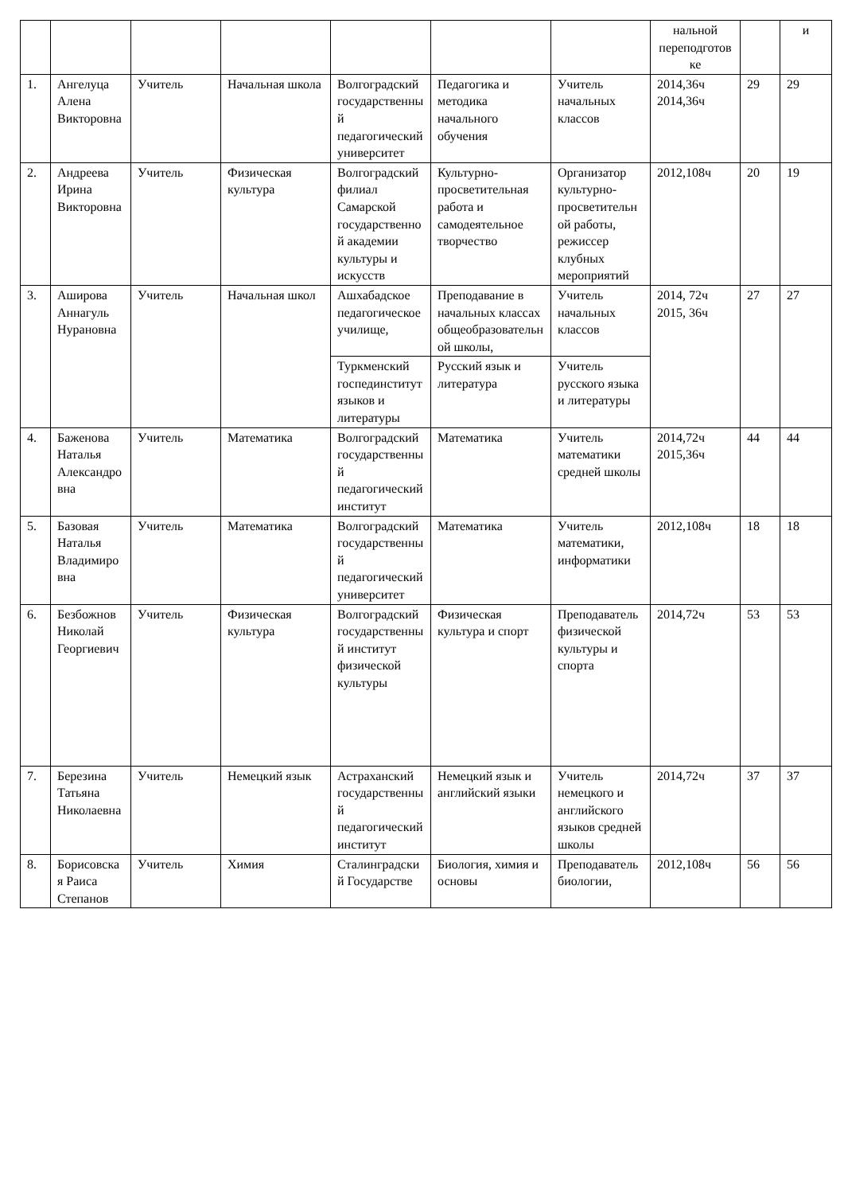| | | | | | | | нальной переподготовке | | и |
| 1. | Ангелуца Алена Викторовна | Учитель | Начальная школа | Волгоградский государственный педагогический университет | Педагогика и методика начального обучения | Учитель начальных классов | 2014,36ч 2014,36ч | 29 | 29 |
| 2. | Андреева Ирина Викторовна | Учитель | Физическая культура | Волгоградский филиал Самарской государственной академии культуры и искусств | Культурно-просветительная работа и самодеятельное творчество | Организатор культурно-просветительной работы, режиссер клубных мероприятий | 2012,108ч | 20 | 19 |
| 3. | Аширова Аннагуль Нурановна | Учитель | Начальная школ | Ашхабадское педагогическое училище, | Преподавание в начальных классах общеобразовательной школы, | Учитель начальных классов | 2014, 72ч 2015, 36ч | 27 | 27 |
| | | | | Туркменский госпединститут языков и литературы | Русский язык и литература | Учитель русского языка и литературы | | | |
| 4. | Баженова Наталья Александровна | Учитель | Математика | Волгоградский государственный педагогический институт | Математика | Учитель математики средней школы | 2014,72ч 2015,36ч | 44 | 44 |
| 5. | Базовая Наталья Владимировна | Учитель | Математика | Волгоградский государственный педагогический университет | Математика | Учитель математики, информатики | 2012,108ч | 18 | 18 |
| 6. | Безбожнов Николай Георгиевич | Учитель | Физическая культура | Волгоградский государственный институт физической культуры | Физическая культура и спорт | Преподаватель физической культуры и спорта | 2014,72ч | 53 | 53 |
| 7. | Березина Татьяна Николаевна | Учитель | Немецкий язык | Астраханский государственный педагогический институт | Немецкий язык и английский языки | Учитель немецкого и английского языков средней школы | 2014,72ч | 37 | 37 |
| 8. | Борисовская Раиса Степанов | Учитель | Химия | Сталинградский Государстве | Биология, химия и основы | Преподаватель биологии, | 2012,108ч | 56 | 56 |